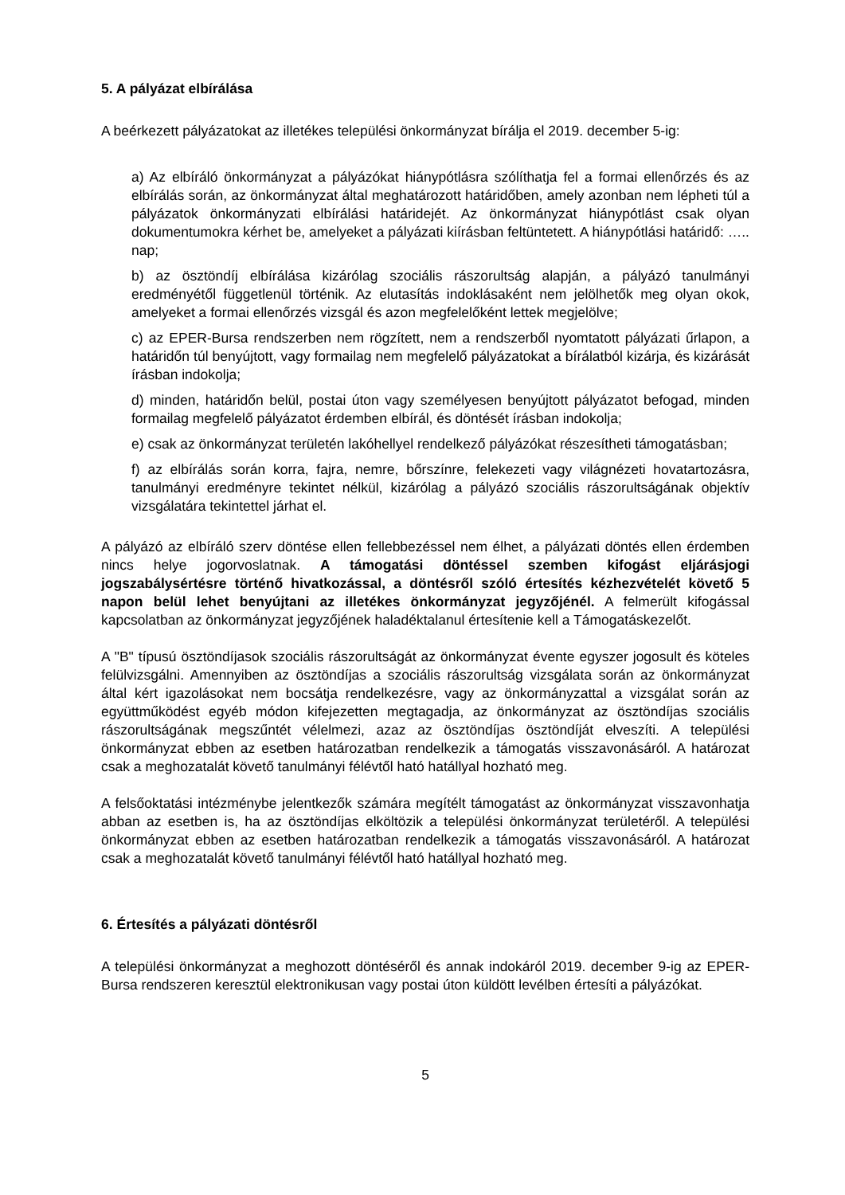5. A pályázat elbírálása
A beérkezett pályázatokat az illetékes települési önkormányzat bírálja el 2019. december 5-ig:
a) Az elbíráló önkormányzat a pályázókat hiánypótlásra szólíthatja fel a formai ellenőrzés és az elbírálás során, az önkormányzat által meghatározott határidőben, amely azonban nem lépheti túl a pályázatok önkormányzati elbírálási határidejét. Az önkormányzat hiánypótlást csak olyan dokumentumokra kérhet be, amelyeket a pályázati kiírásban feltüntetett. A hiánypótlási határidő: ….. nap;
b) az ösztöndíj elbírálása kizárólag szociális rászorultság alapján, a pályázó tanulmányi eredményétől függetlenül történik. Az elutasítás indoklásaként nem jelölhetők meg olyan okok, amelyeket a formai ellenőrzés vizsgál és azon megfelelőként lettek megjelölve;
c) az EPER-Bursa rendszerben nem rögzített, nem a rendszerből nyomtatott pályázati űrlapon, a határidőn túl benyújtott, vagy formailag nem megfelelő pályázatokat a bírálatból kizárja, és kizárását írásban indokolja;
d) minden, határidőn belül, postai úton vagy személyesen benyújtott pályázatot befogad, minden formailag megfelelő pályázatot érdemben elbírál, és döntését írásban indokolja;
e) csak az önkormányzat területén lakóhellyel rendelkező pályázókat részesítheti támogatásban;
f) az elbírálás során korra, fajra, nemre, bőrszínre, felekezeti vagy világnézeti hovatartozásra, tanulmányi eredményre tekintet nélkül, kizárólag a pályázó szociális rászorultságának objektív vizsgálatára tekintettel járhat el.
A pályázó az elbíráló szerv döntése ellen fellebbezéssel nem élhet, a pályázati döntés ellen érdemben nincs helye jogorvoslatnak. A támogatási döntéssel szemben kifogást eljárásjogi jogszabálysértésre történő hivatkozással, a döntésről szóló értesítés kézhezvételét követő 5 napon belül lehet benyújtani az illetékes önkormányzat jegyzőjénél. A felmerült kifogással kapcsolatban az önkormányzat jegyzőjének haladéktalanul értesítenie kell a Támogatáskezelőt.
A "B" típusú ösztöndíjasok szociális rászorultságát az önkormányzat évente egyszer jogosult és köteles felülvizsgálni. Amennyiben az ösztöndíjas a szociális rászorultság vizsgálata során az önkormányzat által kért igazolásokat nem bocsátja rendelkezésre, vagy az önkormányzattal a vizsgálat során az együttműködést egyéb módon kifejezetten megtagadja, az önkormányzat az ösztöndíjas szociális rászorultságának megszűntét vélelmezi, azaz az ösztöndíjas ösztöndíját elveszíti. A települési önkormányzat ebben az esetben határozatban rendelkezik a támogatás visszavonásáról. A határozat csak a meghozatalát követő tanulmányi félévtől ható hatállyal hozható meg.
A felsőoktatási intézménybe jelentkezők számára megítélt támogatást az önkormányzat visszavonhatja abban az esetben is, ha az ösztöndíjas elköltözik a települési önkormányzat területéről. A települési önkormányzat ebben az esetben határozatban rendelkezik a támogatás visszavonásáról. A határozat csak a meghozatalát követő tanulmányi félévtől ható hatállyal hozható meg.
6. Értesítés a pályázati döntésről
A települési önkormányzat a meghozott döntéséről és annak indokáról 2019. december 9-ig az EPER-Bursa rendszeren keresztül elektronikusan vagy postai úton küldött levélben értesíti a pályázókat.
5